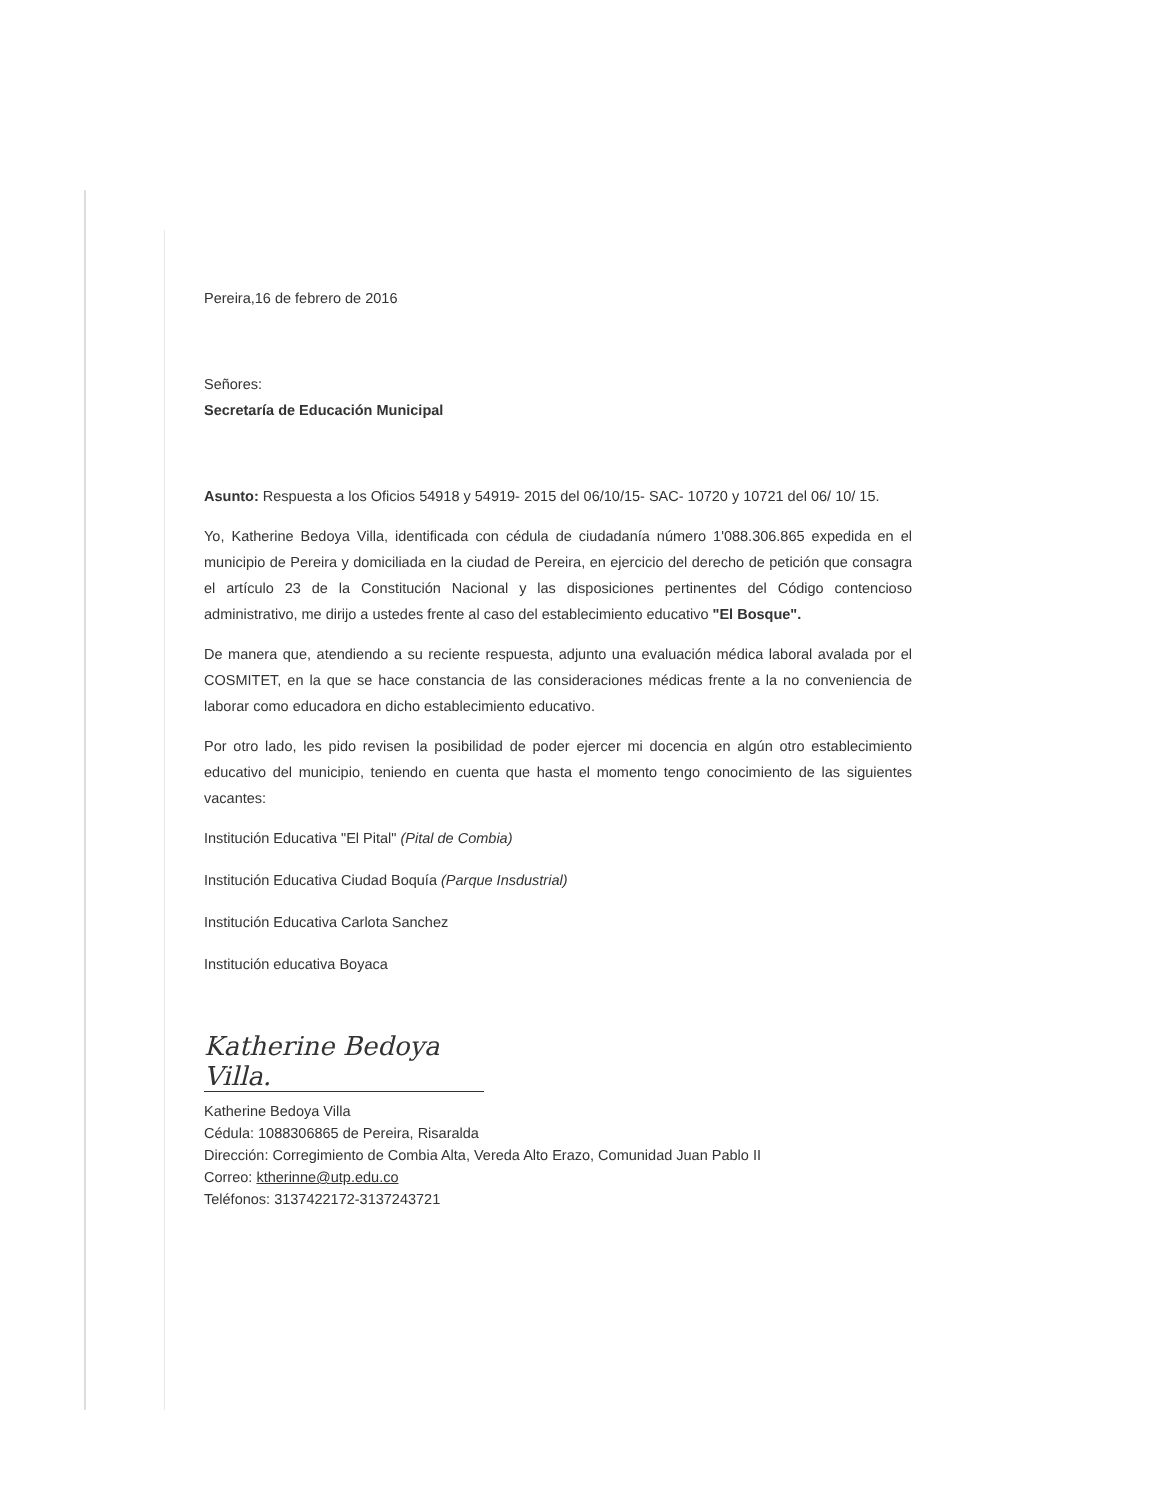Pereira,16 de febrero de 2016
Señores:
Secretaría de Educación Municipal
Asunto: Respuesta a los Oficios 54918 y 54919- 2015 del 06/10/15- SAC- 10720 y 10721 del 06/ 10/ 15.
Yo, Katherine Bedoya Villa, identificada con cédula de ciudadanía número 1'088.306.865 expedida en el municipio de Pereira y domiciliada en la ciudad de Pereira, en ejercicio del derecho de petición que consagra el artículo 23 de la Constitución Nacional y las disposiciones pertinentes del Código contencioso administrativo, me dirijo a ustedes frente al caso del establecimiento educativo "El Bosque".
De manera que, atendiendo a su reciente respuesta, adjunto una evaluación médica laboral avalada por el COSMITET, en la que se hace constancia de las consideraciones médicas frente a la no conveniencia de laborar como educadora en dicho establecimiento educativo.
Por otro lado, les pido revisen la posibilidad de poder ejercer mi docencia en algún otro establecimiento educativo del municipio, teniendo en cuenta que hasta el momento tengo conocimiento de las siguientes vacantes:
Institución Educativa "El Pital" (Pital de Combia)
Institución Educativa Ciudad Boquía (Parque Insdustrial)
Institución Educativa Carlota Sanchez
Institución educativa Boyaca
Katherine Bedoya Villa.
Katherine Bedoya Villa
Cédula: 1088306865 de Pereira, Risaralda
Dirección: Corregimiento de Combia Alta, Vereda Alto Erazo, Comunidad Juan Pablo II
Correo: ktherinne@utp.edu.co
Teléfonos: 3137422172-3137243721